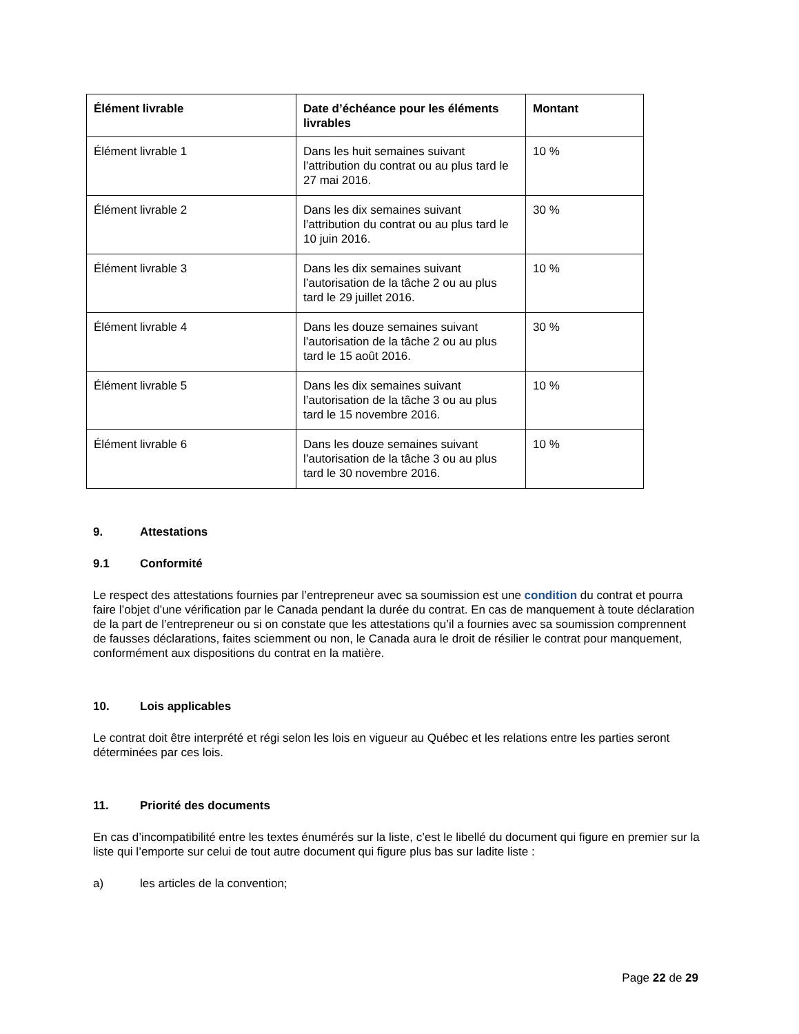| Élément livrable | Date d’échéance pour les éléments livrables | Montant |
| --- | --- | --- |
| Élément livrable 1 | Dans les huit semaines suivant l’attribution du contrat ou au plus tard le 27 mai 2016. | 10 % |
| Élément livrable 2 | Dans les dix semaines suivant l’attribution du contrat ou au plus tard le 10 juin 2016. | 30 % |
| Élément livrable 3 | Dans les dix semaines suivant l’autorisation de la tâche 2 ou au plus tard le 29 juillet 2016. | 10 % |
| Élément livrable 4 | Dans les douze semaines suivant l’autorisation de la tâche 2 ou au plus tard le 15 août 2016. | 30 % |
| Élément livrable 5 | Dans les dix semaines suivant l’autorisation de la tâche 3 ou au plus tard le 15 novembre 2016. | 10 % |
| Élément livrable 6 | Dans les douze semaines suivant l’autorisation de la tâche 3 ou au plus tard le 30 novembre 2016. | 10 % |
9. Attestations
9.1 Conformité
Le respect des attestations fournies par l’entrepreneur avec sa soumission est une condition du contrat et pourra faire l’objet d’une vérification par le Canada pendant la durée du contrat. En cas de manquement à toute déclaration de la part de l’entrepreneur ou si on constate que les attestations qu’il a fournies avec sa soumission comprennent de fausses déclarations, faites sciemment ou non, le Canada aura le droit de résilier le contrat pour manquement, conformément aux dispositions du contrat en la matière.
10. Lois applicables
Le contrat doit être interprété et régi selon les lois en vigueur au Québec et les relations entre les parties seront déterminées par ces lois.
11. Priorité des documents
En cas d’incompatibilité entre les textes énumérés sur la liste, c’est le libellé du document qui figure en premier sur la liste qui l’emporte sur celui de tout autre document qui figure plus bas sur ladite liste :
a) les articles de la convention;
Page 22 de 29